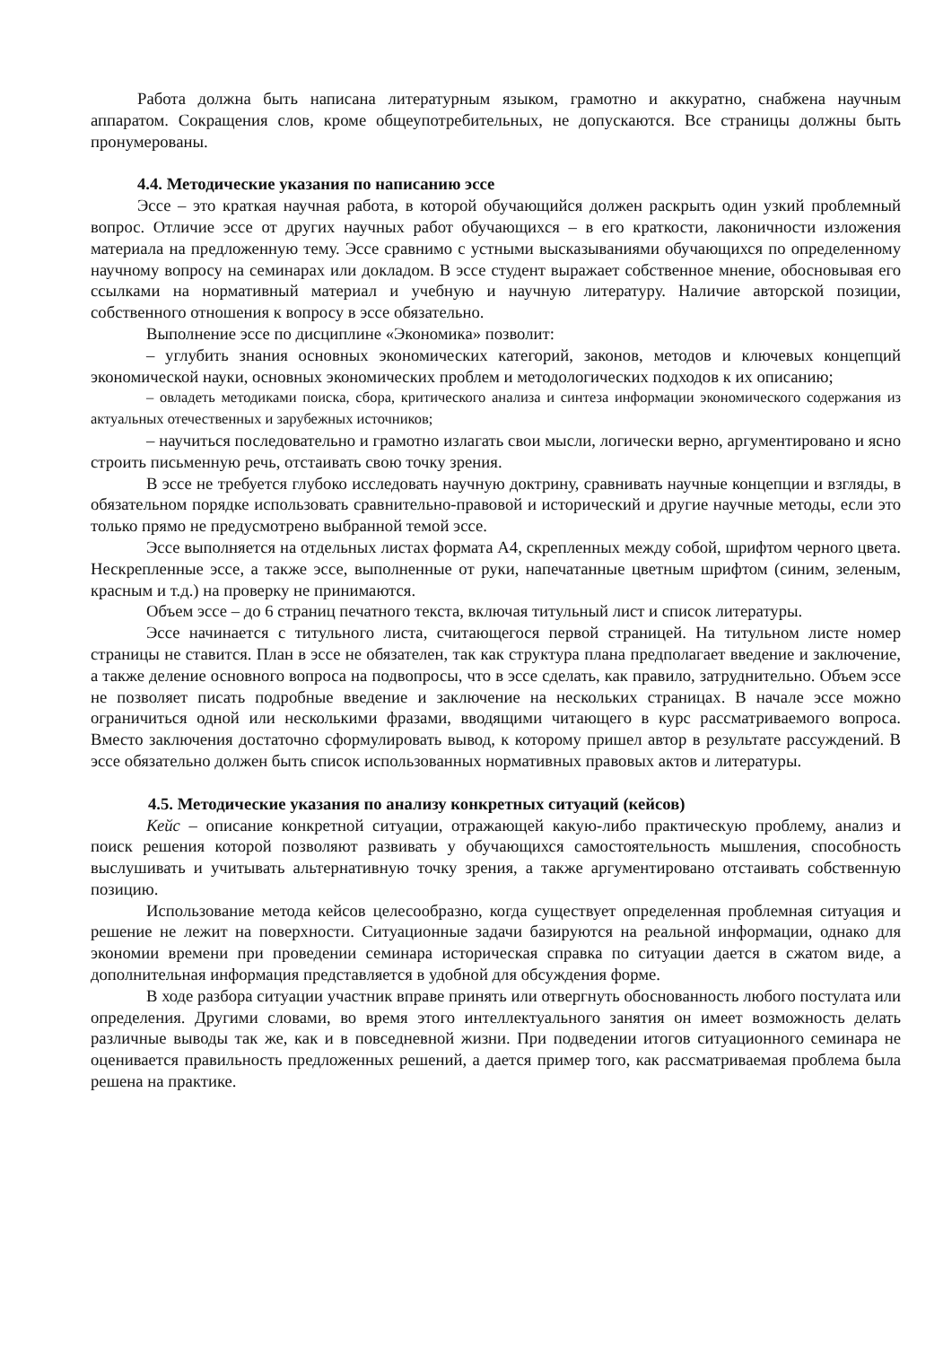Работа должна быть написана литературным языком, грамотно и аккуратно, снабжена научным аппаратом. Сокращения слов, кроме общеупотребительных, не допускаются. Все страницы должны быть пронумерованы.
4.4. Методические указания по написанию эссе
Эссе – это краткая научная работа, в которой обучающийся должен раскрыть один узкий проблемный вопрос. Отличие эссе от других научных работ обучающихся – в его краткости, лаконичности изложения материала на предложенную тему. Эссе сравнимо с устными высказываниями обучающихся по определенному научному вопросу на семинарах или докладом. В эссе студент выражает собственное мнение, обосновывая его ссылками на нормативный материал и учебную и научную литературу. Наличие авторской позиции, собственного отношения к вопросу в эссе обязательно.
Выполнение эссе по дисциплине «Экономика» позволит:
– углубить знания основных экономических категорий, законов, методов и ключевых концепций экономической науки, основных экономических проблем и методологических подходов к их описанию;
– овладеть методиками поиска, сбора, критического анализа и синтеза информации экономического содержания из актуальных отечественных и зарубежных источников;
– научиться последовательно и грамотно излагать свои мысли, логически верно, аргументировано и ясно строить письменную речь, отстаивать свою точку зрения.
В эссе не требуется глубоко исследовать научную доктрину, сравнивать научные концепции и взгляды, в обязательном порядке использовать сравнительно-правовой и исторический и другие научные методы, если это только прямо не предусмотрено выбранной темой эссе.
Эссе выполняется на отдельных листах формата А4, скрепленных между собой, шрифтом черного цвета. Нескрепленные эссе, а также эссе, выполненные от руки, напечатанные цветным шрифтом (синим, зеленым, красным и т.д.) на проверку не принимаются.
Объем эссе – до 6 страниц печатного текста, включая титульный лист и список литературы.
Эссе начинается с титульного листа, считающегося первой страницей. На титульном листе номер страницы не ставится. План в эссе не обязателен, так как структура плана предполагает введение и заключение, а также деление основного вопроса на подвопросы, что в эссе сделать, как правило, затруднительно. Объем эссе не позволяет писать подробные введение и заключение на нескольких страницах. В начале эссе можно ограничиться одной или несколькими фразами, вводящими читающего в курс рассматриваемого вопроса. Вместо заключения достаточно сформулировать вывод, к которому пришел автор в результате рассуждений. В эссе обязательно должен быть список использованных нормативных правовых актов и литературы.
4.5. Методические указания по анализу конкретных ситуаций (кейсов)
Кейс – описание конкретной ситуации, отражающей какую-либо практическую проблему, анализ и поиск решения которой позволяют развивать у обучающихся самостоятельность мышления, способность выслушивать и учитывать альтернативную точку зрения, а также аргументировано отстаивать собственную позицию.
Использование метода кейсов целесообразно, когда существует определенная проблемная ситуация и решение не лежит на поверхности. Ситуационные задачи базируются на реальной информации, однако для экономии времени при проведении семинара историческая справка по ситуации дается в сжатом виде, а дополнительная информация представляется в удобной для обсуждения форме.
В ходе разбора ситуации участник вправе принять или отвергнуть обоснованность любого постулата или определения. Другими словами, во время этого интеллектуального занятия он имеет возможность делать различные выводы так же, как и в повседневной жизни. При подведении итогов ситуационного семинара не оценивается правильность предложенных решений, а дается пример того, как рассматриваемая проблема была решена на практике.